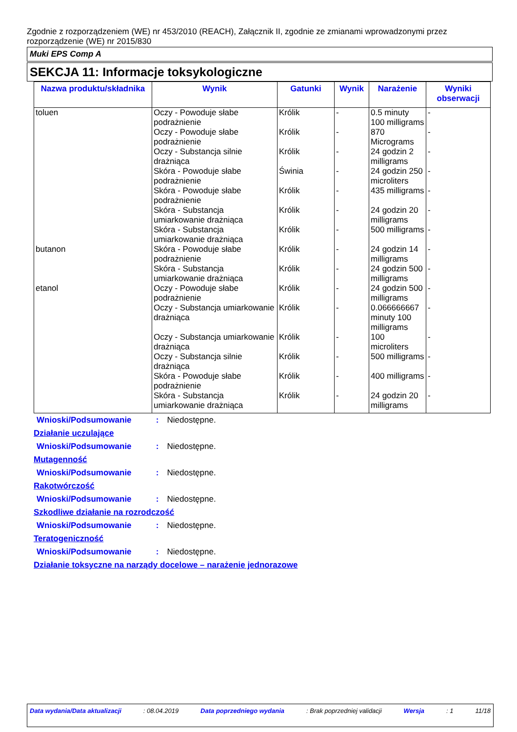Zgodnie z rozporządzeniem (WE) nr 453/2010 (REACH), Załącznik II, zgodnie ze zmianami wprowadzonymi przez rozporządzenie (WE) nr 2015/830
Muki EPS Comp A
SEKCJA 11: Informacje toksykologiczne
| Nazwa produktu/składnika | Wynik | Gatunki | Wynik | Narażenie | Wyniki obserwacji |
| --- | --- | --- | --- | --- | --- |
| toluen | Oczy - Powoduje słabe podrażnienie | Królik | - | 0.5 minuty 100 milligrams | - |
| | Oczy - Powoduje słabe podrażnienie | Królik | - | 870 Micrograms | - |
| | Oczy - Substancja silnie drażniąca | Królik | - | 24 godzin 2 milligrams | - |
| | Skóra - Powoduje słabe podrażnienie | Świnia | - | 24 godzin 250 microliters | - |
| | Skóra - Powoduje słabe podrażnienie | Królik | - | 435 milligrams | - |
| | Skóra - Substancja umiarkowanie drażniąca | Królik | - | 24 godzin 20 milligrams | - |
| | Skóra - Substancja umiarkowanie drażniąca | Królik | - | 500 milligrams | - |
| butanon | Skóra - Powoduje słabe podrażnienie | Królik | - | 24 godzin 14 milligrams | - |
| | Skóra - Substancja umiarkowanie drażniąca | Królik | - | 24 godzin 500 milligrams | - |
| etanol | Oczy - Powoduje słabe podrażnienie | Królik | - | 24 godzin 500 milligrams | - |
| | Oczy - Substancja umiarkowanie drażniąca | Królik | - | 0.066666667 minuty 100 milligrams | - |
| | Oczy - Substancja umiarkowanie drażniąca | Królik | - | 100 microliters | - |
| | Oczy - Substancja silnie drażniąca | Królik | - | 500 milligrams | - |
| | Skóra - Powoduje słabe podrażnienie | Królik | - | 400 milligrams | - |
| | Skóra - Substancja umiarkowanie drażniąca | Królik | - | 24 godzin 20 milligrams | - |
Wnioski/Podsumowanie : Niedostępne.
Działanie uczulające
Wnioski/Podsumowanie : Niedostępne.
Mutagenność
Wnioski/Podsumowanie : Niedostępne.
Rakotwórczość
Wnioski/Podsumowanie : Niedostępne.
Szkodliwe działanie na rozrodczość
Wnioski/Podsumowanie : Niedostępne.
Teratogeniczność
Wnioski/Podsumowanie : Niedostępne.
Działanie toksyczne na narządy docelowe – narażenie jednorazowe
Data wydania/Data aktualizacji : 08.04.2019 Data poprzedniego wydania : Brak poprzedniej validacji Wersja : 1 11/18